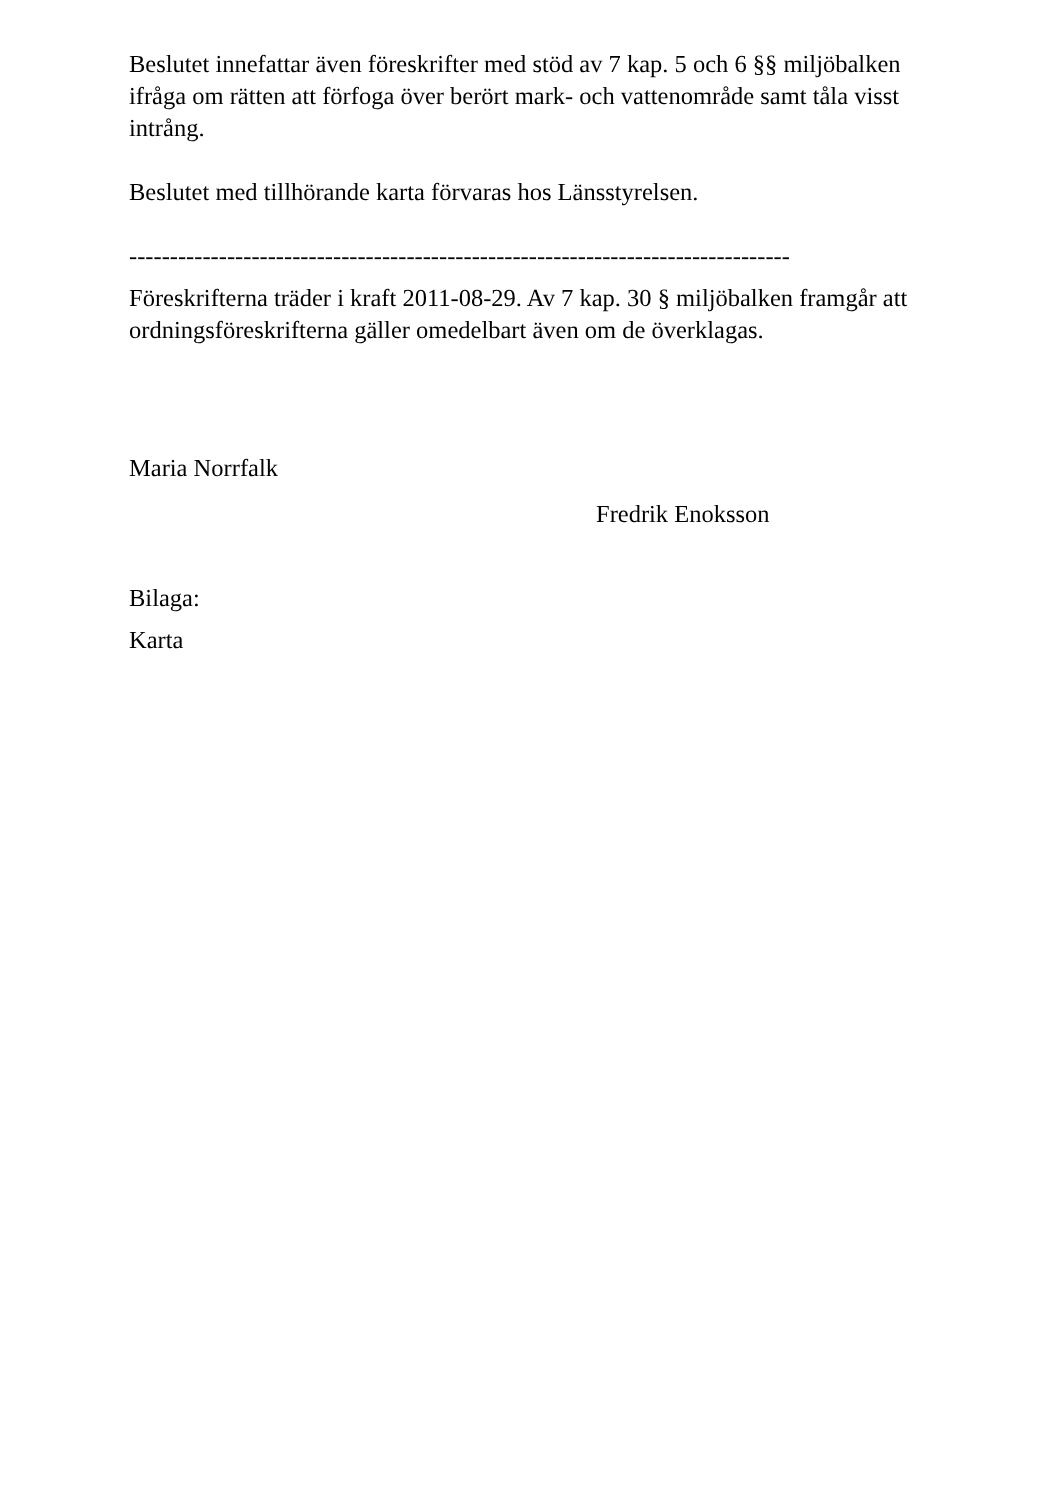Beslutet innefattar även föreskrifter med stöd av 7 kap. 5 och 6 §§ miljöbalken ifråga om rätten att förfoga över berört mark- och vattenområde samt tåla visst intrång.
Beslutet med tillhörande karta förvaras hos Länsstyrelsen.
---------------------------------------------------------------------------------
Föreskrifterna träder i kraft 2011-08-29. Av 7 kap. 30 § miljöbalken framgår att ordningsföreskrifterna gäller omedelbart även om de överklagas.
Maria Norrfalk
Fredrik Enoksson
Bilaga:
Karta